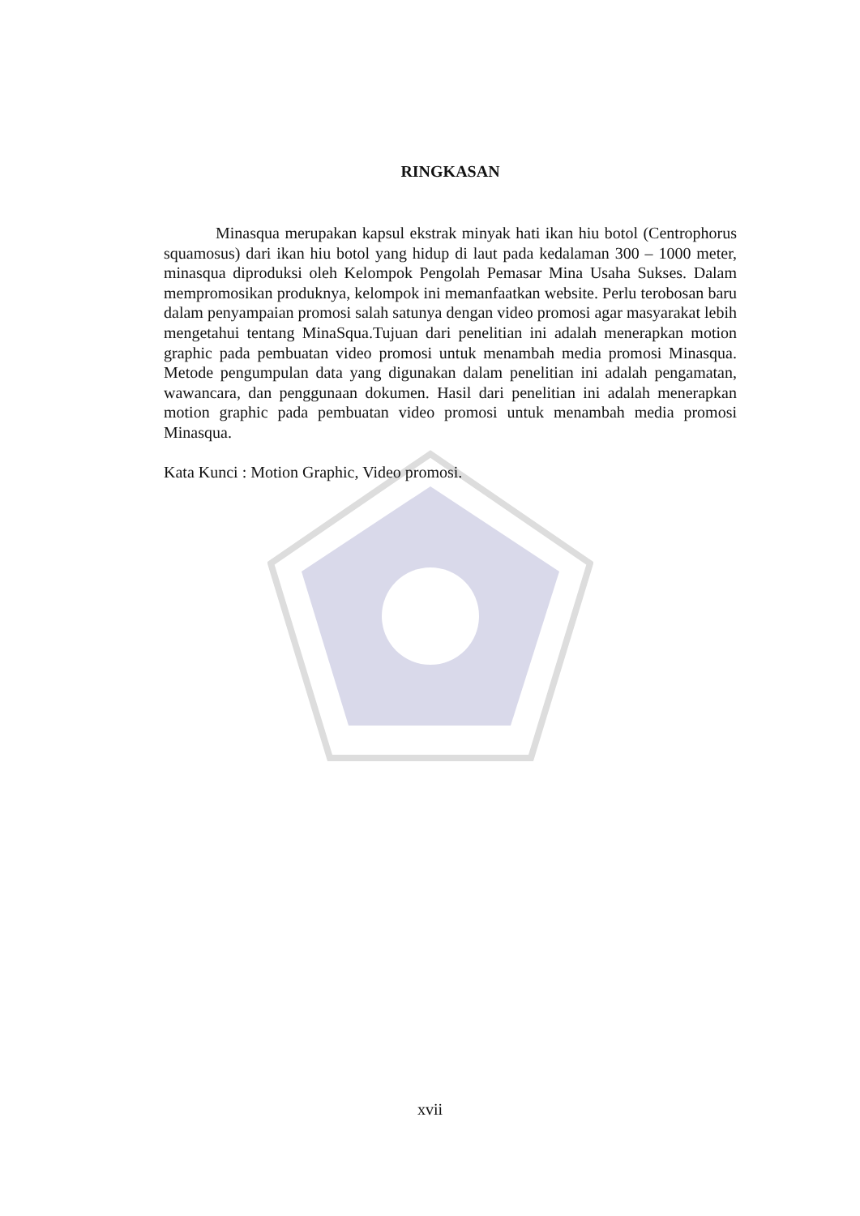RINGKASAN
Minasqua merupakan kapsul ekstrak minyak hati ikan hiu botol (Centrophorus squamosus) dari ikan hiu botol yang hidup di laut pada kedalaman 300 – 1000 meter, minasqua diproduksi oleh Kelompok Pengolah Pemasar Mina Usaha Sukses. Dalam mempromosikan produknya, kelompok ini memanfaatkan website. Perlu terobosan baru dalam penyampaian promosi salah satunya dengan video promosi agar masyarakat lebih mengetahui tentang MinaSqua.Tujuan dari penelitian ini adalah menerapkan motion graphic pada pembuatan video promosi untuk menambah media promosi Minasqua. Metode pengumpulan data yang digunakan dalam penelitian ini adalah pengamatan, wawancara, dan penggunaan dokumen. Hasil dari penelitian ini adalah menerapkan motion graphic pada pembuatan video promosi untuk menambah media promosi Minasqua.
Kata Kunci : Motion Graphic, Video promosi.
xvii